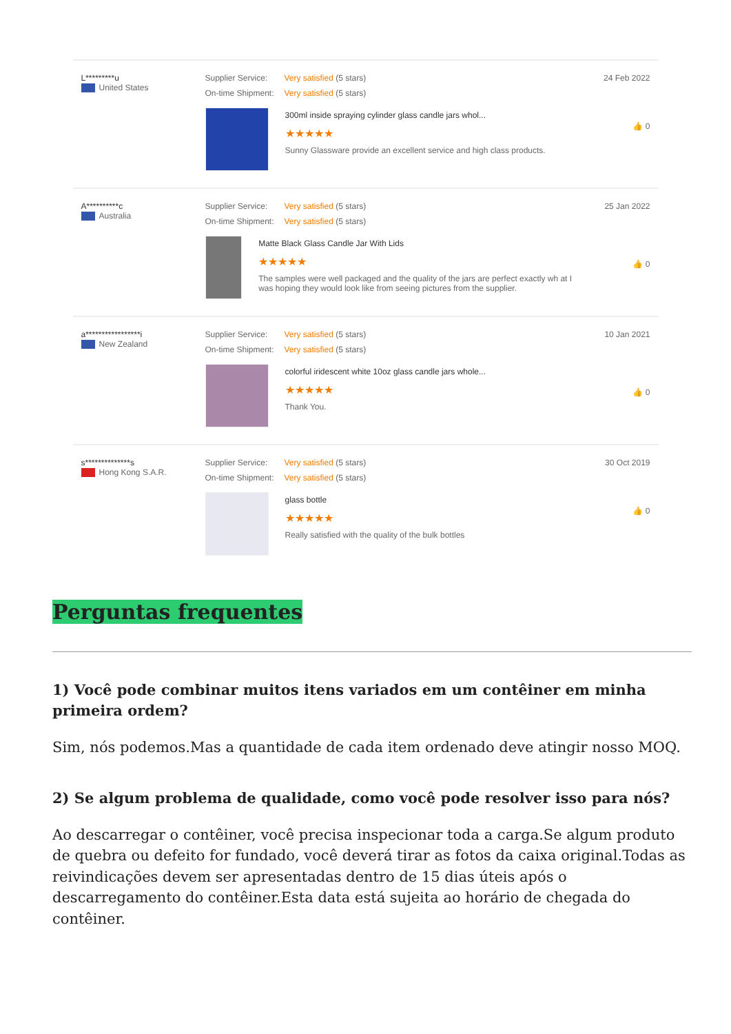L*********u
United States
Supplier Service: Very satisfied (5 stars)
On-time Shipment: Very satisfied (5 stars)
300ml inside spraying cylinder glass candle jars whol...
★★★★★
Sunny Glassware provide an excellent service and high class products.
24 Feb 2022
👍 0
A**********c
Australia
Supplier Service: Very satisfied (5 stars)
On-time Shipment: Very satisfied (5 stars)
Matte Black Glass Candle Jar With Lids
★★★★★
The samples were well packaged and the quality of the jars are perfect exactly wh at I was hoping they would look like from seeing pictures from the supplier.
25 Jan 2022
👍 0
a*****************i
New Zealand
Supplier Service: Very satisfied (5 stars)
On-time Shipment: Very satisfied (5 stars)
colorful iridescent white 10oz glass candle jars whole...
★★★★★
Thank You.
10 Jan 2021
👍 0
s**************s
Hong Kong S.A.R.
Supplier Service: Very satisfied (5 stars)
On-time Shipment: Very satisfied (5 stars)
glass bottle
★★★★★
Really satisfied with the quality of the bulk bottles
30 Oct 2019
👍 0
Perguntas frequentes
1) Você pode combinar muitos itens variados em um contêiner em minha primeira ordem?
Sim, nós podemos.Mas a quantidade de cada item ordenado deve atingir nosso MOQ.
2) Se algum problema de qualidade, como você pode resolver isso para nós?
Ao descarregar o contêiner, você precisa inspecionar toda a carga.Se algum produto de quebra ou defeito for fundado, você deverá tirar as fotos da caixa original.Todas as reivindicações devem ser apresentadas dentro de 15 dias úteis após o descarregamento do contêiner.Esta data está sujeita ao horário de chegada do contêiner.